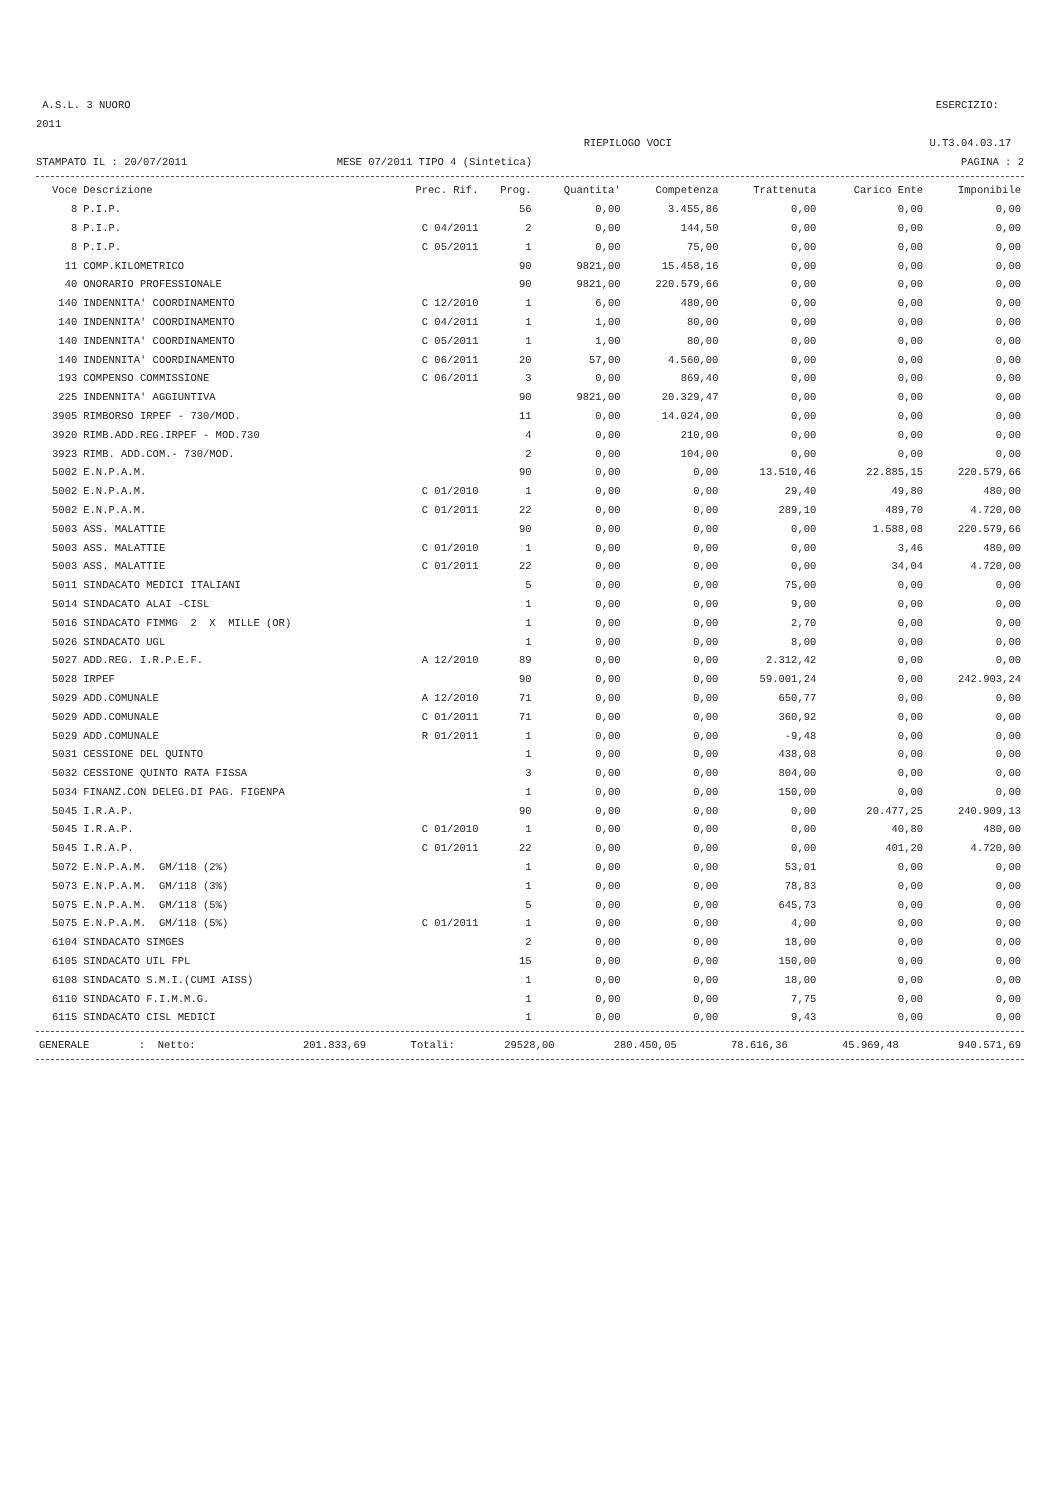A.S.L. 3 NUORO ESERCIZIO:
2011
RIEPILOGO VOCI U.T3.04.03.17
STAMPATO IL : 20/07/2011 MESE 07/2011 TIPO 4 (Sintetica) PAGINA : 2
| Voce | Descrizione | Prec. Rif. | Prog. | Quantita' | Competenza | Trattenuta | Carico Ente | Imponibile |
| --- | --- | --- | --- | --- | --- | --- | --- | --- |
| 8 | P.I.P. | | 56 | 0,00 | 3.455,86 | 0,00 | 0,00 | 0,00 |
| 8 | P.I.P. | C 04/2011 | 2 | 0,00 | 144,50 | 0,00 | 0,00 | 0,00 |
| 8 | P.I.P. | C 05/2011 | 1 | 0,00 | 75,00 | 0,00 | 0,00 | 0,00 |
| 11 | COMP.KILOMETRICO | | 90 | 9821,00 | 15.458,16 | 0,00 | 0,00 | 0,00 |
| 40 | ONORARIO PROFESSIONALE | | 90 | 9821,00 | 220.579,66 | 0,00 | 0,00 | 0,00 |
| 140 | INDENNITA' COORDINAMENTO | C 12/2010 | 1 | 6,00 | 480,00 | 0,00 | 0,00 | 0,00 |
| 140 | INDENNITA' COORDINAMENTO | C 04/2011 | 1 | 1,00 | 80,00 | 0,00 | 0,00 | 0,00 |
| 140 | INDENNITA' COORDINAMENTO | C 05/2011 | 1 | 1,00 | 80,00 | 0,00 | 0,00 | 0,00 |
| 140 | INDENNITA' COORDINAMENTO | C 06/2011 | 20 | 57,00 | 4.560,00 | 0,00 | 0,00 | 0,00 |
| 193 | COMPENSO COMMISSIONE | C 06/2011 | 3 | 0,00 | 869,40 | 0,00 | 0,00 | 0,00 |
| 225 | INDENNITA' AGGIUNTIVA | | 90 | 9821,00 | 20.329,47 | 0,00 | 0,00 | 0,00 |
| 3905 | RIMBORSO IRPEF - 730/MOD. | | 11 | 0,00 | 14.024,00 | 0,00 | 0,00 | 0,00 |
| 3920 | RIMB.ADD.REG.IRPEF - MOD.730 | | 4 | 0,00 | 210,00 | 0,00 | 0,00 | 0,00 |
| 3923 | RIMB. ADD.COM.- 730/MOD. | | 2 | 0,00 | 104,00 | 0,00 | 0,00 | 0,00 |
| 5002 | E.N.P.A.M. | | 90 | 0,00 | 0,00 | 13.510,46 | 22.885,15 | 220.579,66 |
| 5002 | E.N.P.A.M. | C 01/2010 | 1 | 0,00 | 0,00 | 29,40 | 49,80 | 480,00 |
| 5002 | E.N.P.A.M. | C 01/2011 | 22 | 0,00 | 0,00 | 289,10 | 489,70 | 4.720,00 |
| 5003 | ASS. MALATTIE | | 90 | 0,00 | 0,00 | 0,00 | 1.588,08 | 220.579,66 |
| 5003 | ASS. MALATTIE | C 01/2010 | 1 | 0,00 | 0,00 | 0,00 | 3,46 | 480,00 |
| 5003 | ASS. MALATTIE | C 01/2011 | 22 | 0,00 | 0,00 | 0,00 | 34,04 | 4.720,00 |
| 5011 | SINDACATO MEDICI ITALIANI | | 5 | 0,00 | 0,00 | 75,00 | 0,00 | 0,00 |
| 5014 | SINDACATO ALAI -CISL | | 1 | 0,00 | 0,00 | 9,00 | 0,00 | 0,00 |
| 5016 | SINDACATO FIMMG 2 X MILLE (OR) | | 1 | 0,00 | 0,00 | 2,70 | 0,00 | 0,00 |
| 5026 | SINDACATO UGL | | 1 | 0,00 | 0,00 | 8,00 | 0,00 | 0,00 |
| 5027 | ADD.REG. I.R.P.E.F. | A 12/2010 | 89 | 0,00 | 0,00 | 2.312,42 | 0,00 | 0,00 |
| 5028 | IRPEF | | 90 | 0,00 | 0,00 | 59.001,24 | 0,00 | 242.903,24 |
| 5029 | ADD.COMUNALE | A 12/2010 | 71 | 0,00 | 0,00 | 650,77 | 0,00 | 0,00 |
| 5029 | ADD.COMUNALE | C 01/2011 | 71 | 0,00 | 0,00 | 360,92 | 0,00 | 0,00 |
| 5029 | ADD.COMUNALE | R 01/2011 | 1 | 0,00 | 0,00 | -9,48 | 0,00 | 0,00 |
| 5031 | CESSIONE DEL QUINTO | | 1 | 0,00 | 0,00 | 438,08 | 0,00 | 0,00 |
| 5032 | CESSIONE QUINTO RATA FISSA | | 3 | 0,00 | 0,00 | 804,00 | 0,00 | 0,00 |
| 5034 | FINANZ.CON DELEG.DI PAG. FIGENPA | | 1 | 0,00 | 0,00 | 150,00 | 0,00 | 0,00 |
| 5045 | I.R.A.P. | | 90 | 0,00 | 0,00 | 0,00 | 20.477,25 | 240.909,13 |
| 5045 | I.R.A.P. | C 01/2010 | 1 | 0,00 | 0,00 | 0,00 | 40,80 | 480,00 |
| 5045 | I.R.A.P. | C 01/2011 | 22 | 0,00 | 0,00 | 0,00 | 401,20 | 4.720,00 |
| 5072 | E.N.P.A.M. GM/118 (2%) | | 1 | 0,00 | 0,00 | 53,01 | 0,00 | 0,00 |
| 5073 | E.N.P.A.M. GM/118 (3%) | | 1 | 0,00 | 0,00 | 78,83 | 0,00 | 0,00 |
| 5075 | E.N.P.A.M. GM/118 (5%) | | 5 | 0,00 | 0,00 | 645,73 | 0,00 | 0,00 |
| 5075 | E.N.P.A.M. GM/118 (5%) | C 01/2011 | 1 | 0,00 | 0,00 | 4,00 | 0,00 | 0,00 |
| 6104 | SINDACATO SIMGES | | 2 | 0,00 | 0,00 | 18,00 | 0,00 | 0,00 |
| 6105 | SINDACATO UIL FPL | | 15 | 0,00 | 0,00 | 150,00 | 0,00 | 0,00 |
| 6108 | SINDACATO S.M.I.(CUMI AISS) | | 1 | 0,00 | 0,00 | 18,00 | 0,00 | 0,00 |
| 6110 | SINDACATO F.I.M.M.G. | | 1 | 0,00 | 0,00 | 7,75 | 0,00 | 0,00 |
| 6115 | SINDACATO CISL MEDICI | | 1 | 0,00 | 0,00 | 9,43 | 0,00 | 0,00 |
| GENERALE | : Netto: | 201.833,69 | Totali: | 29528,00 | 280.450,05 | 78.616,36 | 45.969,48 | 940.571,69 |